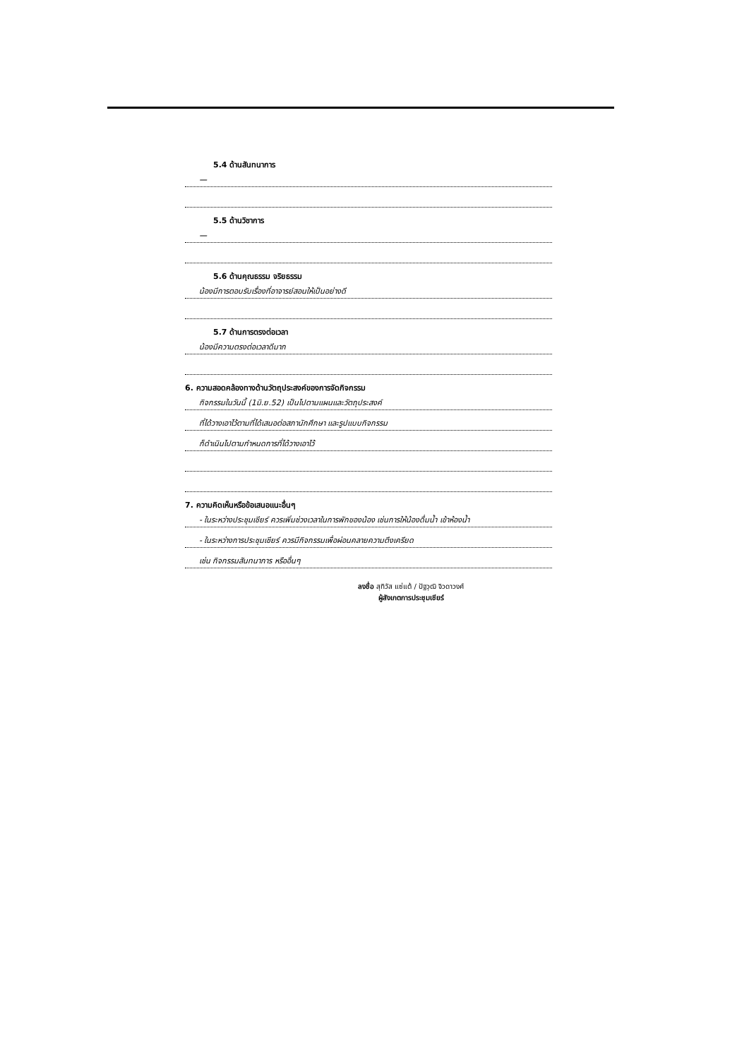5.4 ด้านสันทนาการ
—
5.5 ด้านวิชาการ
—
5.6 ด้านคุณธรรม จริยธรรม
น้องมีการตอบรับเรื่องที่อาจารย์สอนให้เป็นอย่างดี
5.7 ด้านการตรงต่อเวลา
น้องมีความตรงต่อเวลาดีมาก
6. ความสอดคล้องทางด้านวัตถุประสงค์ของการจัดกิจกรรม
กิจกรรมในวันนี้ (1มิ.ย.52) เป็นไปตามแผนและวัตถุประสงค์
ที่ได้วางเอาไว้ตามที่ได้เสนอต่อสภานักศึกษา และรูปแบบกิจกรรม
ก็ดำเนินไปตามกำหนดการที่ได้วางเอาไว้
7. ความคิดเห็นหรือข้อเสนอแนะอื่นๆ
- ในระหว่างประชุมเชียร์ ควรเพิ่มช่วงเวลาในการพักของน้อง เช่นการให้น้องดื่มน้ำ เข้าห้องน้ำ
- ในระหว่างการประชุมเชียร์ ควรมีกิจกรรมเพื่อผ่อนคลายความตึงเครียด
เช่น กิจกรรมสันทนาการ หรืออื่นๆ
ลงชื่อ สุทิวัส แซ่แต้ / ปัฐวุฒิ จิวดาวงศ์
ผู้สังเกตการประชุมเชียร์